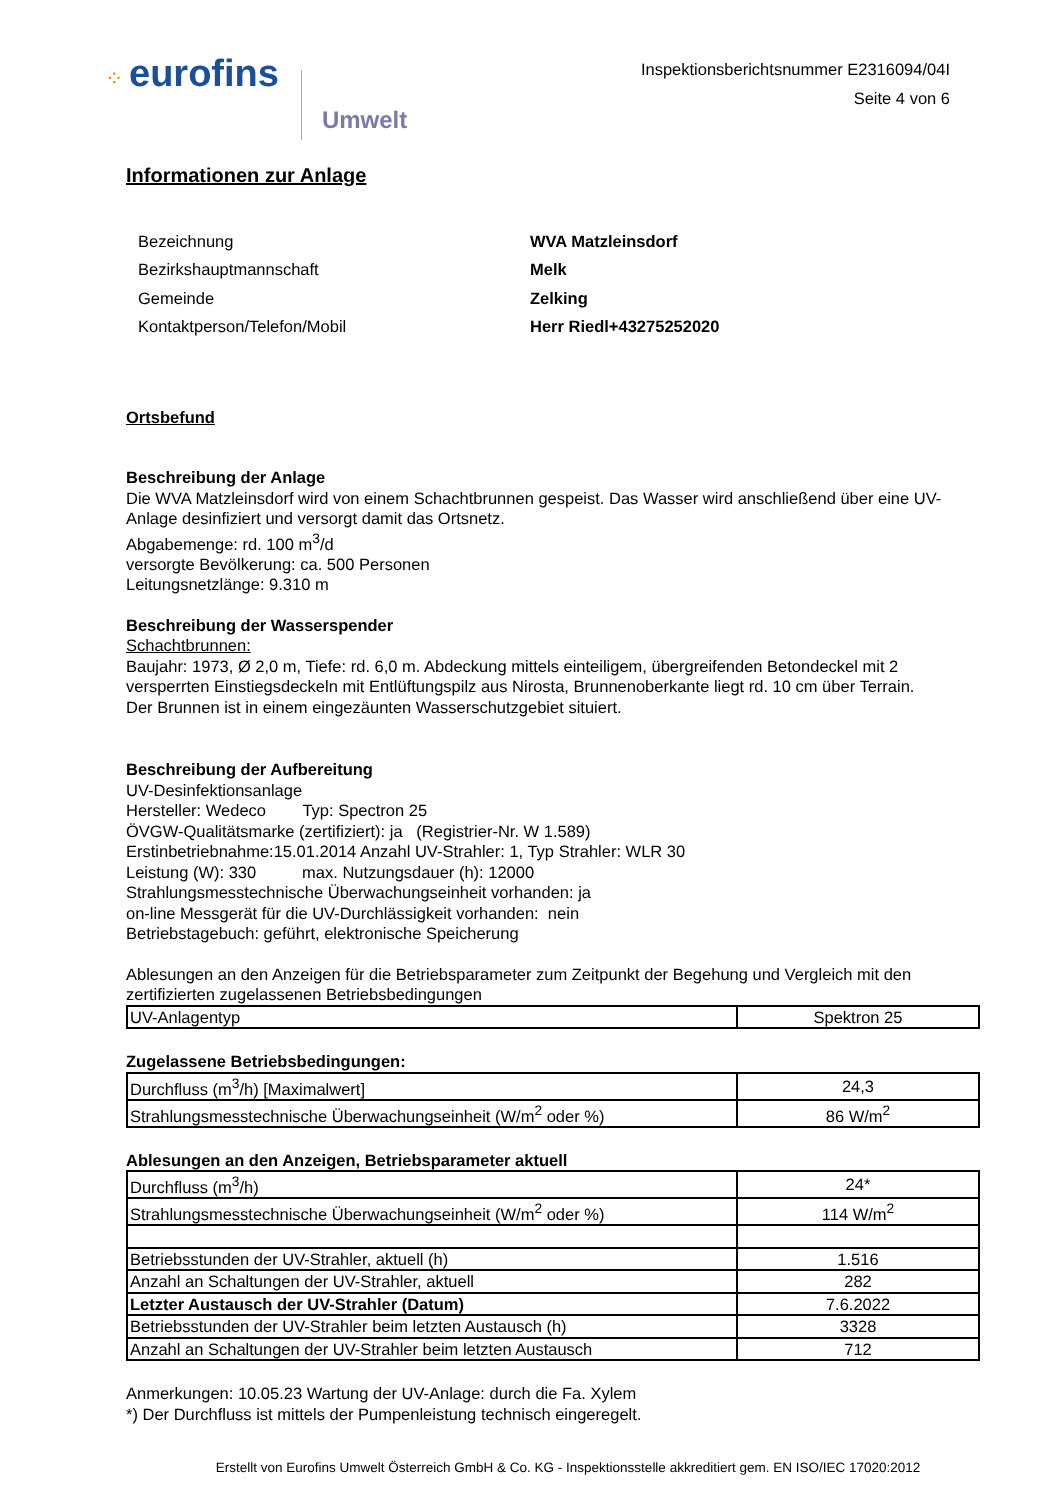⁘ eurofins Umwelt
Inspektionsberichtsnummer E2316094/04I
Seite 4 von 6
Informationen zur Anlage
| Bezeichnung | WVA Matzleinsdorf |
| Bezirkshauptmannschaft | Melk |
| Gemeinde | Zelking |
| Kontaktperson/Telefon/Mobil | Herr Riedl+43275252020 |
Ortsbefund
Beschreibung der Anlage
Die WVA Matzleinsdorf wird von einem Schachtbrunnen gespeist. Das Wasser wird anschließend über eine UV-Anlage desinfiziert und versorgt damit das Ortsnetz.
Abgabemenge: rd. 100 m<sup>3</sup>/d
versorgte Bevölkerung: ca. 500 Personen
Leitungsnetzlänge: 9.310 m
Beschreibung der Wasserspender
Schachtbrunnen:
Baujahr: 1973, Ø 2,0 m, Tiefe: rd. 6,0 m. Abdeckung mittels einteiligem, übergreifenden Betondeckel mit 2 versperrten Einstiegsdeckeln mit Entlüftungspilz aus Nirosta, Brunnenoberkante liegt rd. 10 cm über Terrain.
Der Brunnen ist in einem eingezäunten Wasserschutzgebiet situiert.
Beschreibung der Aufbereitung
UV-Desinfektionsanlage
Hersteller: Wedeco Typ: Spectron 25
ÖVGW-Qualitätsmarke (zertifiziert): ja (Registrier-Nr. W 1.589)
Erstinbetriebnahme:15.01.2014 Anzahl UV-Strahler: 1, Typ Strahler: WLR 30
Leistung (W): 330 max. Nutzungsdauer (h): 12000
Strahlungsmesstechnische Überwachungseinheit vorhanden: ja
on-line Messgerät für die UV-Durchlässigkeit vorhanden: nein
Betriebstagebuch: geführt, elektronische Speicherung
Ablesungen an den Anzeigen für die Betriebsparameter zum Zeitpunkt der Begehung und Vergleich mit den zertifizierten zugelassenen Betriebsbedingungen
| UV-Anlagentyp | Spektron 25 |
Zugelassene Betriebsbedingungen:
| Durchfluss (m<sup>3</sup>/h) [Maximalwert] | 24,3 |
| Strahlungsmesstechnische Überwachungseinheit (W/m<sup>2</sup> oder %) | 86 W/m<sup>2</sup> |
Ablesungen an den Anzeigen, Betriebsparameter aktuell
| Durchfluss (m<sup>3</sup>/h) | 24* |
| Strahlungsmesstechnische Überwachungseinheit (W/m<sup>2</sup> oder %) | 114 W/m<sup>2</sup> |
| Betriebsstunden der UV-Strahler, aktuell (h) | 1.516 |
| Anzahl an Schaltungen der UV-Strahler, aktuell | 282 |
| Letzter Austausch der UV-Strahler (Datum) | 7.6.2022 |
| Betriebsstunden der UV-Strahler beim letzten Austausch (h) | 3328 |
| Anzahl an Schaltungen der UV-Strahler beim letzten Austausch | 712 |
Anmerkungen: 10.05.23 Wartung der UV-Anlage: durch die Fa. Xylem
*) Der Durchfluss ist mittels der Pumpenleistung technisch eingeregelt.
Erstellt von Eurofins Umwelt Österreich GmbH & Co. KG - Inspektionsstelle akkreditiert gem. EN ISO/IEC 17020:2012